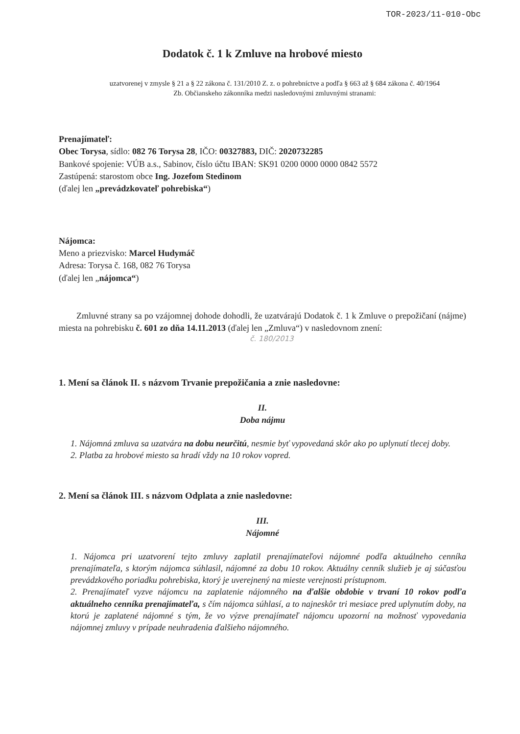TOR-2023/11-010-Obc
Dodatok č. 1 k Zmluve na hrobové miesto
uzatvorenej v zmysle § 21 a § 22 zákona č. 131/2010 Z. z. o pohrebníctve a podľa § 663 až § 684 zákona č. 40/1964
Zb. Občianskeho zákonníka medzi nasledovnými zmluvnými stranami:
Prenajímateľ:
Obec Torysa, sídlo: 082 76 Torysa 28, IČO: 00327883, DIČ: 2020732285
Bankové spojenie: VÚB a.s., Sabinov, číslo účtu IBAN: SK91 0200 0000 0000 0842 5572
Zastúpená: starostom obce Ing. Jozefom Stedinom
(ďalej len „prevádzkovateľ pohrebiska“)
Nájomca:
Meno a priezvisko: Marcel Hudymáč
Adresa: Torysa č. 168, 082 76 Torysa
(ďalej len „nájomca“)
Zmluvné strany sa po vzájomnej dohode dohodli, že uzatvárajú Dodatok č. 1 k Zmluve o prepožičaní (nájme) miesta na pohrebisku č. 601 zo dňa 14.11.2013 (ďalej len „Zmluva“) v nasledovnom znení:
č. 180/2013
1. Mení sa článok II. s názvom Trvanie prepožičania a znie nasledovne:
II.
Doba nájmu
1. Nájomná zmluva sa uzatvára na dobu neurčitú, nesmie byť vypovedaná skôr ako po uplynutí tlecej doby.
2. Platba za hrobové miesto sa hradí vždy na 10 rokov vopred.
2. Mení sa článok III. s názvom Odplata a znie nasledovne:
III.
Nájomné
1. Nájomca pri uzatvorení tejto zmluvy zaplatil prenajímateľovi nájomné podľa aktuálneho cenníka prenajímateľa, s ktorým nájomca súhlasil, nájomné za dobu 10 rokov. Aktuálny cenník služieb je aj súčasťou prevádzkového poriadku pohrebiska, ktorý je uverejnený na mieste verejnosti prístupnom.
2. Prenajímateľ vyzve nájomcu na zaplatenie nájomného na ďalšie obdobie v trvaní 10 rokov podľa aktuálneho cenníka prenajímateľa, s čím nájomca súhlasí, a to najneskôr tri mesiace pred uplynutím doby, na ktorú je zaplatené nájomné s tým, že vo výzve prenajímateľ nájomcu upozorní na možnosť vypovedania nájomnej zmluvy v prípade neuhradenia ďalšieho nájomného.